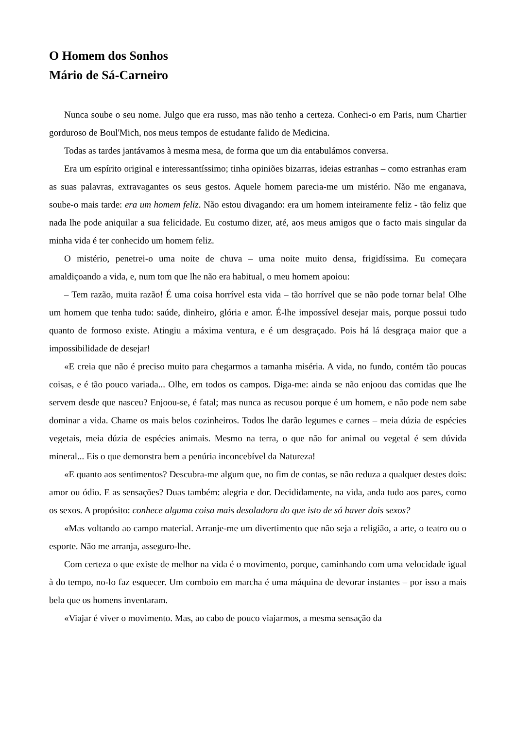O Homem dos Sonhos
Mário de Sá-Carneiro
Nunca soube o seu nome. Julgo que era russo, mas não tenho a certeza. Conheci-o em Paris, num Chartier gorduroso de Boul'Mich, nos meus tempos de estudante falido de Medicina.
Todas as tardes jantávamos à mesma mesa, de forma que um dia entabulámos conversa.
Era um espírito original e interessantíssimo; tinha opiniões bizarras, ideias estranhas – como estranhas eram as suas palavras, extravagantes os seus gestos. Aquele homem parecia-me um mistério. Não me enganava, soube-o mais tarde: era um homem feliz. Não estou divagando: era um homem inteiramente feliz - tão feliz que nada lhe pode aniquilar a sua felicidade. Eu costumo dizer, até, aos meus amigos que o facto mais singular da minha vida é ter conhecido um homem feliz.
O mistério, penetrei-o uma noite de chuva – uma noite muito densa, frigidíssima. Eu começara amaldiçoando a vida, e, num tom que lhe não era habitual, o meu homem apoiou:
– Tem razão, muita razão! É uma coisa horrível esta vida – tão horrível que se não pode tornar bela! Olhe um homem que tenha tudo: saúde, dinheiro, glória e amor. É-lhe impossível desejar mais, porque possui tudo quanto de formoso existe. Atingiu a máxima ventura, e é um desgraçado. Pois há lá desgraça maior que a impossibilidade de desejar!
«E creia que não é preciso muito para chegarmos a tamanha miséria. A vida, no fundo, contém tão poucas coisas, e é tão pouco variada... Olhe, em todos os campos. Diga-me: ainda se não enjoou das comidas que lhe servem desde que nasceu? Enjoou-se, é fatal; mas nunca as recusou porque é um homem, e não pode nem sabe dominar a vida. Chame os mais belos cozinheiros. Todos lhe darão legumes e carnes – meia dúzia de espécies vegetais, meia dúzia de espécies animais. Mesmo na terra, o que não for animal ou vegetal é sem dúvida mineral... Eis o que demonstra bem a penúria inconcebível da Natureza!
«E quanto aos sentimentos? Descubra-me algum que, no fim de contas, se não reduza a qualquer destes dois: amor ou ódio. E as sensações? Duas também: alegria e dor. Decididamente, na vida, anda tudo aos pares, como os sexos. A propósito: conhece alguma coisa mais desoladora do que isto de só haver dois sexos?
«Mas voltando ao campo material. Arranje-me um divertimento que não seja a religião, a arte, o teatro ou o esporte. Não me arranja, asseguro-lhe.
Com certeza o que existe de melhor na vida é o movimento, porque, caminhando com uma velocidade igual à do tempo, no-lo faz esquecer. Um comboio em marcha é uma máquina de devorar instantes – por isso a mais bela que os homens inventaram.
«Viajar é viver o movimento. Mas, ao cabo de pouco viajarmos, a mesma sensação da